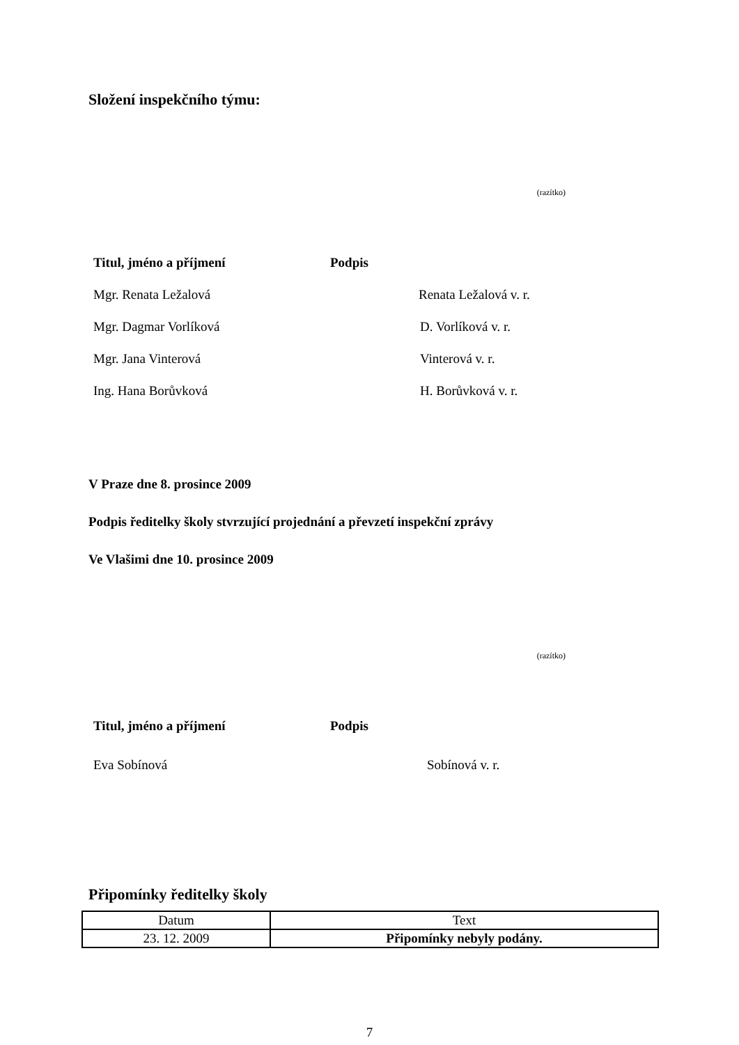Složení inspekčního týmu:
(razítko)
Titul, jméno a příjmení Podpis
Mgr. Renata Ležalová Renata Ležalová v. r.
Mgr. Dagmar Vorlíková D. Vorlíková v. r.
Mgr. Jana Vinterová Vinterová v. r.
Ing. Hana Borůvková H. Borůvková v. r.
V Praze dne 8. prosince 2009
Podpis ředitelky školy stvrzující projednání a převzetí inspekční zprávy
Ve Vlašimi dne 10. prosince 2009
(razítko)
Titul, jméno a příjmení Podpis
Eva Sobínová Sobínová v. r.
Připomínky ředitelky školy
| Datum | Text |
| 23. 12. 2009 | Připomínky nebyly podány. |
7